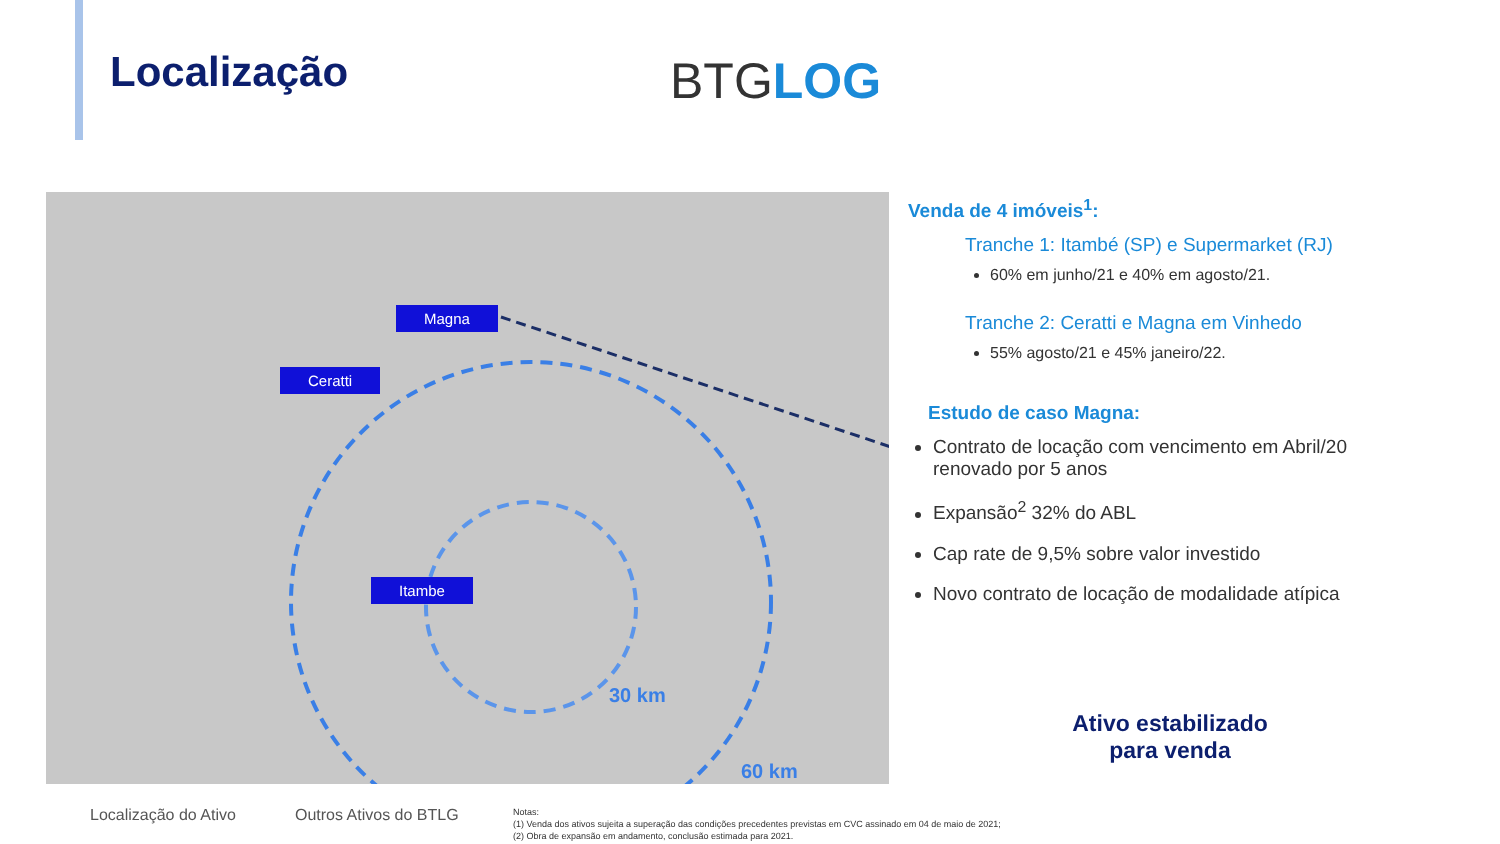Localização BTGLOG
Magna
Ceratti
Itambe
30 km
60 km
Venda de 4 imóveis<sup>1</sup>:
Tranche 1: Itambé (SP) e Supermarket (RJ)
60% em junho/21 e 40% em agosto/21.
Tranche 2: Ceratti e Magna em Vinhedo
55% agosto/21 e 45% janeiro/22.
Estudo de caso Magna:
Contrato de locação com vencimento em Abril/20 renovado por 5 anos
Expansão<sup>2</sup> 32% do ABL
Cap rate de 9,5% sobre valor investido
Novo contrato de locação de modalidade atípica
Ativo estabilizado para venda
Localização do Ativo Outros Ativos do BTLG
Notas:
(1) Venda dos ativos sujeita a superação das condições precedentes previstas em CVC assinado em 04 de maio de 2021;
(2) Obra de expansão em andamento, conclusão estimada para 2021.